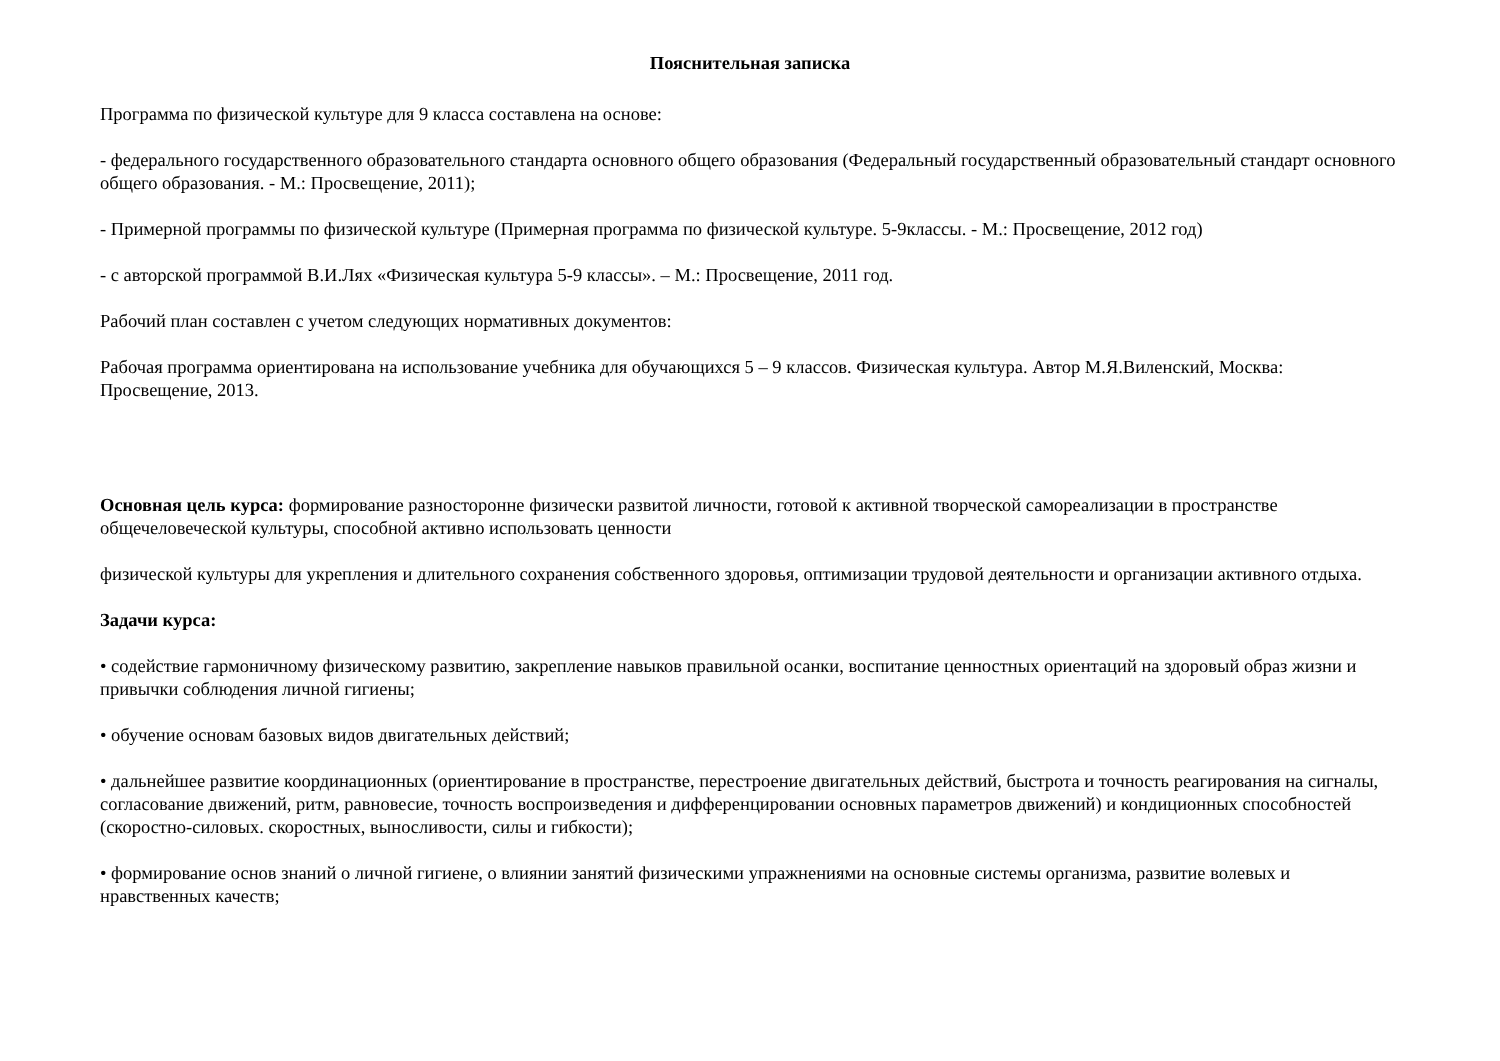Пояснительная записка
Программа по физической культуре для 9 класса составлена на основе:
- федерального государственного образовательного стандарта основного общего образования (Федеральный государственный образовательный стандарт основного общего образования. - М.: Просвещение, 2011);
- Примерной программы по физической культуре (Примерная программа по физической культуре. 5-9классы. - М.: Просвещение, 2012 год)
- с авторской программой В.И.Лях «Физическая культура 5-9 классы». – М.: Просвещение, 2011 год.
Рабочий план составлен с учетом следующих нормативных документов:
Рабочая программа ориентирована на использование учебника для обучающихся 5 – 9 классов. Физическая культура. Автор М.Я.Виленский, Москва: Просвещение, 2013.
Основная цель курса: формирование разносторонне физически развитой личности, готовой к активной творческой самореализации в пространстве общечеловеческой культуры, способной активно использовать ценности
физической культуры для укрепления и длительного сохранения собственного здоровья, оптимизации трудовой деятельности и организации активного отдыха.
Задачи курса:
• содействие гармоничному физическому развитию, закрепление навыков правильной осанки, воспитание ценностных ориентаций на здоровый образ жизни и привычки соблюдения личной гигиены;
• обучение основам базовых видов двигательных действий;
• дальнейшее развитие координационных (ориентирование в пространстве, перестроение двигательных действий, быстрота и точность реагирования на сигналы, согласование движений, ритм, равновесие, точность воспроизведения и дифференцировании основных параметров движений) и кондиционных способностей (скоростно-силовых. скоростных, выносливости, силы и гибкости);
• формирование основ знаний о личной гигиене, о влиянии занятий физическими упражнениями на основные системы организма, развитие волевых и нравственных качеств;